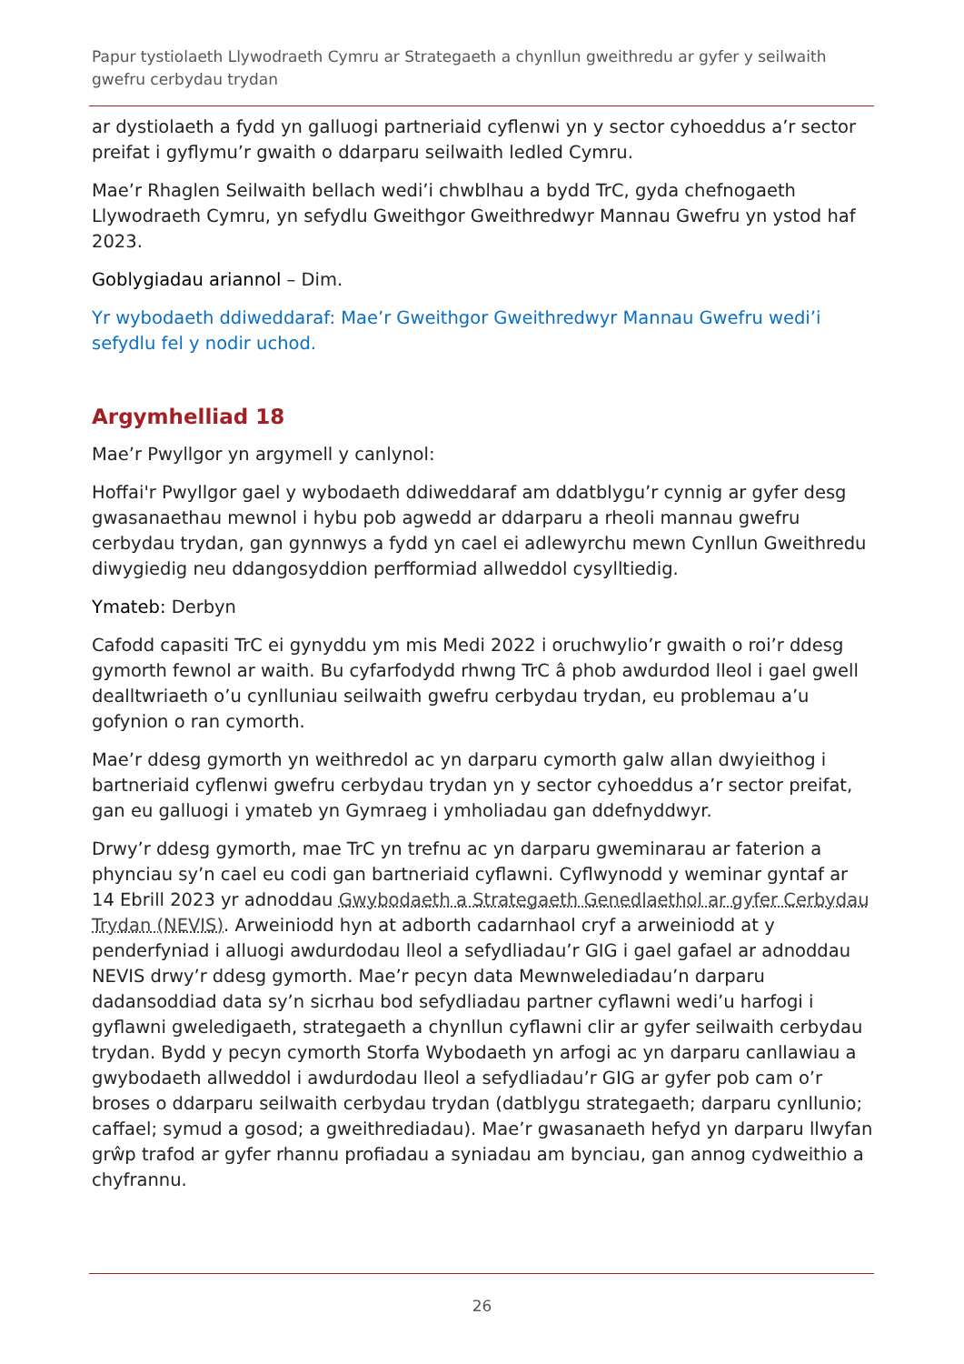Papur tystiolaeth Llywodraeth Cymru ar Strategaeth a chynllun gweithredu ar gyfer y seilwaith gwefru cerbydau trydan
ar dystiolaeth a fydd yn galluogi partneriaid cyflenwi yn y sector cyhoeddus a’r sector preifat i gyflymu’r gwaith o ddarparu seilwaith ledled Cymru.
Mae’r Rhaglen Seilwaith bellach wedi’i chwblhau a bydd TrC, gyda chefnogaeth Llywodraeth Cymru, yn sefydlu Gweithgor Gweithredwyr Mannau Gwefru yn ystod haf 2023.
Goblygiadau ariannol – Dim.
Yr wybodaeth ddiweddaraf: Mae’r Gweithgor Gweithredwyr Mannau Gwefru wedi’i sefydlu fel y nodir uchod.
Argymhelliad 18
Mae’r Pwyllgor yn argymell y canlynol:
Hoffai'r Pwyllgor gael y wybodaeth ddiweddaraf am ddatblygu’r cynnig ar gyfer desg gwasanaethau mewnol i hybu pob agwedd ar ddarparu a rheoli mannau gwefru cerbydau trydan, gan gynnwys a fydd yn cael ei adlewyrchu mewn Cynllun Gweithredu diwygiedig neu ddangosyddion perfformiad allweddol cysylltiedig.
Ymateb: Derbyn
Cafodd capasiti TrC ei gynyddu ym mis Medi 2022 i oruchwylio’r gwaith o roi’r ddesg gymorth fewnol ar waith. Bu cyfarfodydd rhwng TrC â phob awdurdod lleol i gael gwell dealltwriaeth o’u cynlluniau seilwaith gwefru cerbydau trydan, eu problemau a’u gofynion o ran cymorth.
Mae’r ddesg gymorth yn weithredol ac yn darparu cymorth galw allan dwyieithog i bartneriaid cyflenwi gwefru cerbydau trydan yn y sector cyhoeddus a’r sector preifat, gan eu galluogi i ymateb yn Gymraeg i ymholiadau gan ddefnyddwyr.
Drwy’r ddesg gymorth, mae TrC yn trefnu ac yn darparu gweminarau ar faterion a phynciau sy’n cael eu codi gan bartneriaid cyflawni. Cyflwynodd y weminar gyntaf ar 14 Ebrill 2023 yr adnoddau Gwybodaeth a Strategaeth Genedlaethol ar gyfer Cerbydau Trydan (NEVIS). Arweiniodd hyn at adborth cadarnhaol cryf a arweiniodd at y penderfyniad i alluogi awdurdodau lleol a sefydliadau’r GIG i gael gafael ar adnoddau NEVIS drwy’r ddesg gymorth. Mae’r pecyn data Mewnwelediadau’n darparu dadansoddiad data sy’n sicrhau bod sefydliadau partner cyflawni wedi’u harfogi i gyflawni gweledigaeth, strategaeth a chynllun cyflawni clir ar gyfer seilwaith cerbydau trydan. Bydd y pecyn cymorth Storfa Wybodaeth yn arfogi ac yn darparu canllawiau a gwybodaeth allweddol i awdurdodau lleol a sefydliadau’r GIG ar gyfer pob cam o’r broses o ddarparu seilwaith cerbydau trydan (datblygu strategaeth; darparu cynllunio; caffael; symud a gosod; a gweithrediadau). Mae’r gwasanaeth hefyd yn darparu llwyfan grŵp trafod ar gyfer rhannu profiadau a syniadau am bynciau, gan annog cydweithio a chyfrannu.
26